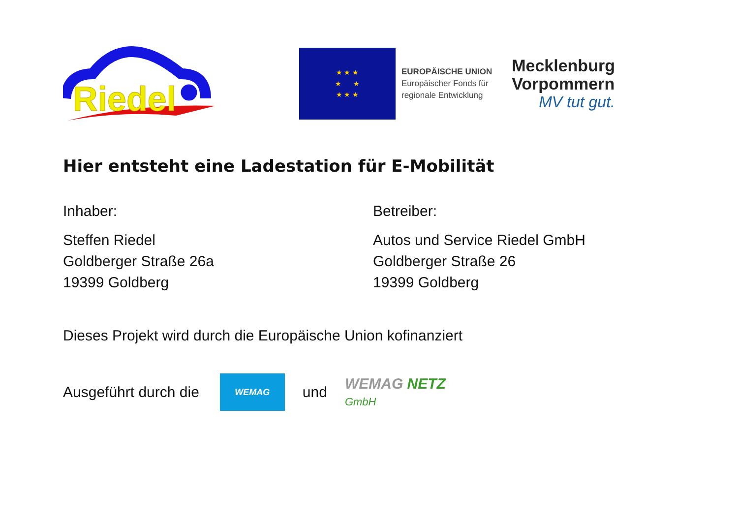Riedel
★ ★ ★
★ ★
★ ★ ★
EUROPÄISCHE UNION
Europäischer Fonds für
regionale Entwicklung
Mecklenburg
Vorpommern
MV tut gut.
Hier entsteht eine Ladestation für E-Mobilität
Inhaber:
Steffen Riedel
Goldberger Straße 26a
19399 Goldberg
Betreiber:
Autos und Service Riedel GmbH
Goldberger Straße 26
19399 Goldberg
Dieses Projekt wird durch die Europäische Union kofinanziert
Ausgeführt durch die
WEMAG
und
WEMAG NETZ
GmbH